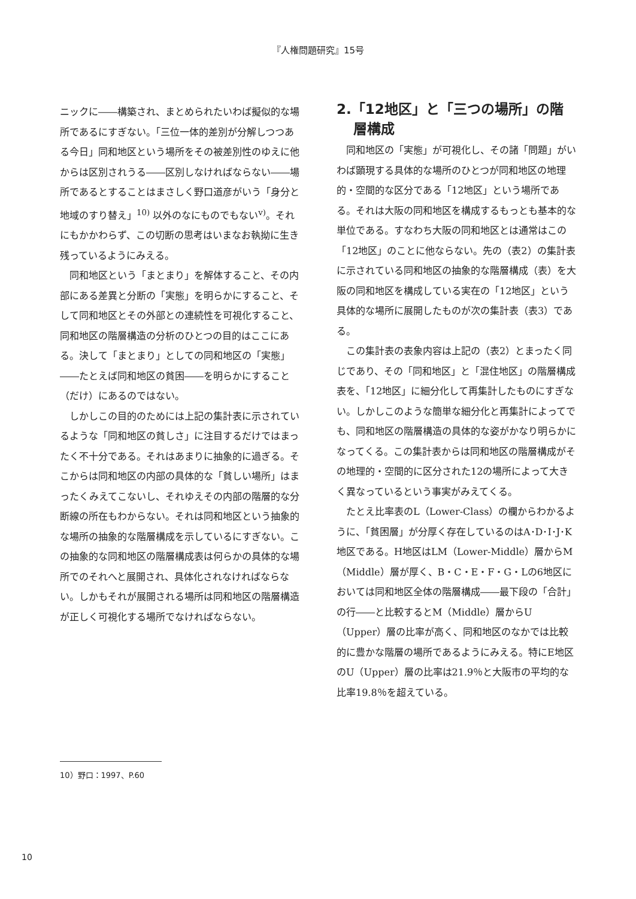『人権問題研究』15号
ニックに――構築され、まとめられたいわば擬似的な場所であるにすぎない。「三位一体的差別が分解しつつある今日」同和地区という場所をその被差別性のゆえに他からは区別されうる――区別しなければならない――場所であるとすることはまさしく野口道彦がいう「身分と地域のすり替え」<sup>10)</sup> 以外のなにものでもない<sup>v)</sup>。それにもかかわらず、この切断の思考はいまなお執拗に生き残っているようにみえる。
同和地区という「まとまり」を解体すること、その内部にある差異と分断の「実態」を明らかにすること、そして同和地区とその外部との連続性を可視化すること、同和地区の階層構造の分析のひとつの目的はここにある。決して「まとまり」としての同和地区の「実態」――たとえば同和地区の貧困――を明らかにすること（だけ）にあるのではない。
しかしこの目的のためには上記の集計表に示されているような「同和地区の貧しさ」に注目するだけではまったく不十分である。それはあまりに抽象的に過ぎる。そこからは同和地区の内部の具体的な「貧しい場所」はまったくみえてこないし、それゆえその内部の階層的な分断線の所在もわからない。それは同和地区という抽象的な場所の抽象的な階層構成を示しているにすぎない。この抽象的な同和地区の階層構成表は何らかの具体的な場所でのそれへと展開され、具体化されなければならない。しかもそれが展開される場所は同和地区の階層構造が正しく可視化する場所でなければならない。
2.「12地区」と「三つの場所」の階層構成
同和地区の「実態」が可視化し、その諸「問題」がいわば顕現する具体的な場所のひとつが同和地区の地理的・空間的な区分である「12地区」という場所である。それは大阪の同和地区を構成するもっとも基本的な単位である。すなわち大阪の同和地区とは通常はこの「12地区」のことに他ならない。先の（表2）の集計表に示されている同和地区の抽象的な階層構成（表）を大阪の同和地区を構成している実在の「12地区」という具体的な場所に展開したものが次の集計表（表3）である。
この集計表の表象内容は上記の（表2）とまったく同じであり、その「同和地区」と「混住地区」の階層構成表を、「12地区」に細分化して再集計したものにすぎない。しかしこのような簡単な細分化と再集計によってでも、同和地区の階層構造の具体的な姿がかなり明らかになってくる。この集計表からは同和地区の階層構成がその地理的・空間的に区分された12の場所によって大きく異なっているという事実がみえてくる。
たとえ比率表のL（Lower-Class）の欄からわかるように、「貧困層」が分厚く存在しているのはA･D･I･J･K地区である。H地区はLM（Lower-Middle）層からM（Middle）層が厚く、B・C・E・F・G・Lの6地区においては同和地区全体の階層構成――最下段の「合計」の行――と比較するとM（Middle）層からU（Upper）層の比率が高く、同和地区のなかでは比較的に豊かな階層の場所であるようにみえる。特にE地区のU（Upper）層の比率は21.9％と大阪市の平均的な比率19.8％を超えている。
10）野口：1997、P.60
10